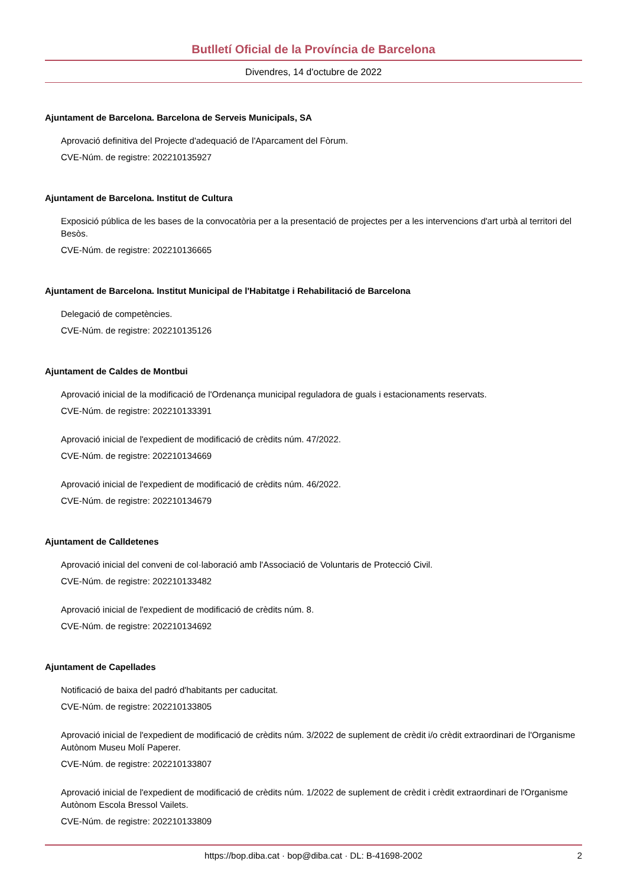Butlletí Oficial de la Província de Barcelona
Divendres, 14 d'octubre de 2022
Ajuntament de Barcelona. Barcelona de Serveis Municipals, SA
Aprovació definitiva del Projecte d'adequació de l'Aparcament del Fòrum.
CVE-Núm. de registre: 202210135927
Ajuntament de Barcelona. Institut de Cultura
Exposició pública de les bases de la convocatòria per a la presentació de projectes per a les intervencions d'art urbà al territori del Besòs.
CVE-Núm. de registre: 202210136665
Ajuntament de Barcelona. Institut Municipal de l'Habitatge i Rehabilitació de Barcelona
Delegació de competències.
CVE-Núm. de registre: 202210135126
Ajuntament de Caldes de Montbui
Aprovació inicial de la modificació de l'Ordenança municipal reguladora de guals i estacionaments reservats.
CVE-Núm. de registre: 202210133391
Aprovació inicial de l'expedient de modificació de crèdits núm. 47/2022.
CVE-Núm. de registre: 202210134669
Aprovació inicial de l'expedient de modificació de crèdits núm. 46/2022.
CVE-Núm. de registre: 202210134679
Ajuntament de Calldetenes
Aprovació inicial del conveni de col·laboració amb l'Associació de Voluntaris de Protecció Civil.
CVE-Núm. de registre: 202210133482
Aprovació inicial de l'expedient de modificació de crèdits núm. 8.
CVE-Núm. de registre: 202210134692
Ajuntament de Capellades
Notificació de baixa del padró d'habitants per caducitat.
CVE-Núm. de registre: 202210133805
Aprovació inicial de l'expedient de modificació de crèdits núm. 3/2022 de suplement de crèdit i/o crèdit extraordinari de l'Organisme Autònom Museu Molí Paperer.
CVE-Núm. de registre: 202210133807
Aprovació inicial de l'expedient de modificació de crèdits núm. 1/2022 de suplement de crèdit i crèdit extraordinari de l'Organisme Autònom Escola Bressol Vailets.
CVE-Núm. de registre: 202210133809
https://bop.diba.cat · bop@diba.cat · DL: B-41698-2002 2